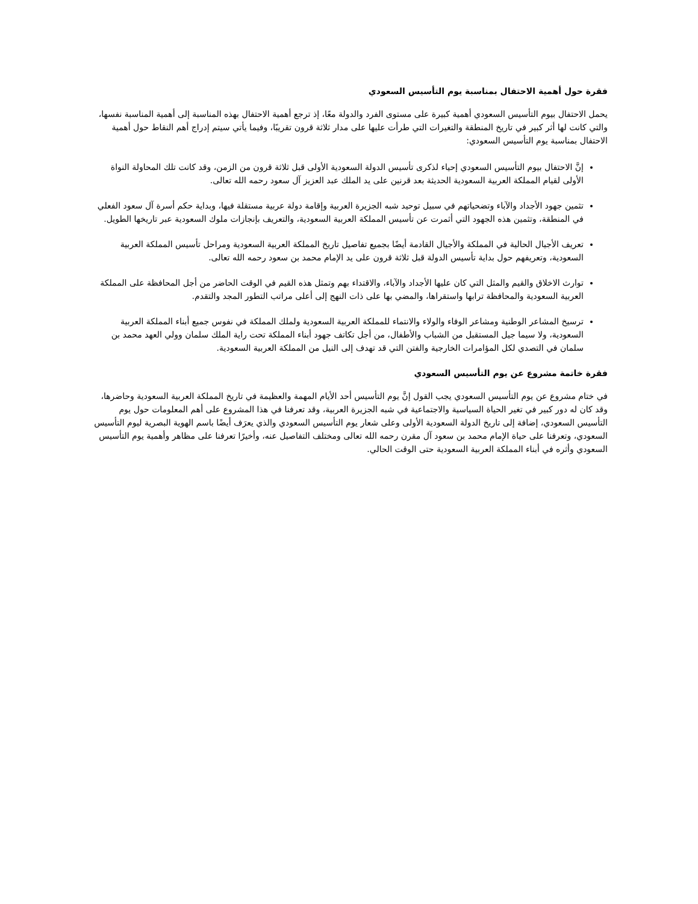فقرة حول أهمية الاحتفال بمناسبة يوم التأسيس السعودي
يحمل الاحتفال بيوم التأسيس السعودي أهمية كبيرة على مستوى الفرد والدولة معًا، إذ ترجع أهمية الاحتفال بهذه المناسبة إلى أهمية المناسبة نفسها، والتي كانت لها أثر كبير في تاريخ المنطقة والتغيرات التي طرأت عليها على مدار ثلاثة قرون تقريبًا، وفيما يأتي سيتم إدراج أهم النقاط حول أهمية الاحتفال بمناسبة يوم التأسيس السعودي:
إنَّ الاحتفال بيوم التأسيس السعودي إحياء لذكرى تأسيس الدولة السعودية الأولى قبل ثلاثة قرون من الزمن، وقد كانت تلك المحاولة النواة الأولى لقيام المملكة العربية السعودية الحديثة بعد قرنين على يد الملك عبد العزيز آل سعود رحمه الله تعالى.
تثمين جهود الأجداد والآباء وتضحياتهم في سبيل توحيد شبه الجزيرة العربية وإقامة دولة عربية مستقلة فيها، وبداية حكم أسرة آل سعود الفعلي في المنطقة، وتثمين هذه الجهود التي أثمرت عن تأسيس المملكة العربية السعودية، والتعريف بإنجازات ملوك السعودية عبر تاريخها الطويل.
تعريف الأجيال الحالية في المملكة والأجيال القادمة أيضًا بجميع تفاصيل تاريخ المملكة العربية السعودية ومراحل تأسيس المملكة العربية السعودية، وتعريفهم حول بداية تأسيس الدولة قبل ثلاثة قرون على يد الإمام محمد بن سعود رحمه الله تعالى.
توارث الاخلاق والقيم والمثل التي كان عليها الأجداد والآباء، والاقتداء بهم وتمثل هذه القيم في الوقت الحاضر من أجل المحافظة على المملكة العربية السعودية والمحافظة ترابها واستقراها، والمضي بها على ذات النهج إلى أعلى مراتب التطور المجد والتقدم.
ترسيخ المشاعر الوطنية ومشاعر الوفاء والولاء والانتماء للمملكة العربية السعودية ولملك المملكة في نفوس جميع أبناء المملكة العربية السعودية، ولا سيما جيل المستقبل من الشباب والأطفال، من أجل تكاتف جهود أبناء المملكة تحت راية الملك سلمان وولي العهد محمد بن سلمان في التصدي لكل المؤامرات الخارجية والفتن التي قد تهدف إلى النيل من المملكة العربية السعودية.
فقرة خاتمة مشروع عن يوم التأسيس السعودي
في ختام مشروع عن يوم التأسيس السعودي يجب القول إنَّ يوم التأسيس أحد الأيام المهمة والعظيمة في تاريخ المملكة العربية السعودية وحاضرها، وقد كان له دور كبير في تغير الحياة السياسية والاجتماعية في شبه الجزيرة العربية، وقد تعرفنا في هذا المشروع على أهم المعلومات حول يوم التأسيس السعودي، إضافة إلى تاريخ الدولة السعودية الأولى وعلى شعار يوم التأسيس السعودي والذي يعرَف أيضًا باسم الهوية البصرية ليوم التأسيس السعودي، وتعرفنا على حياة الإمام محمد بن سعود آل مقرن رحمه الله تعالى ومختلف التفاصيل عنه، وأخيرًا تعرفنا على مظاهر وأهمية يوم التأسيس السعودي وأثره في أبناء المملكة العربية السعودية حتى الوقت الحالي.